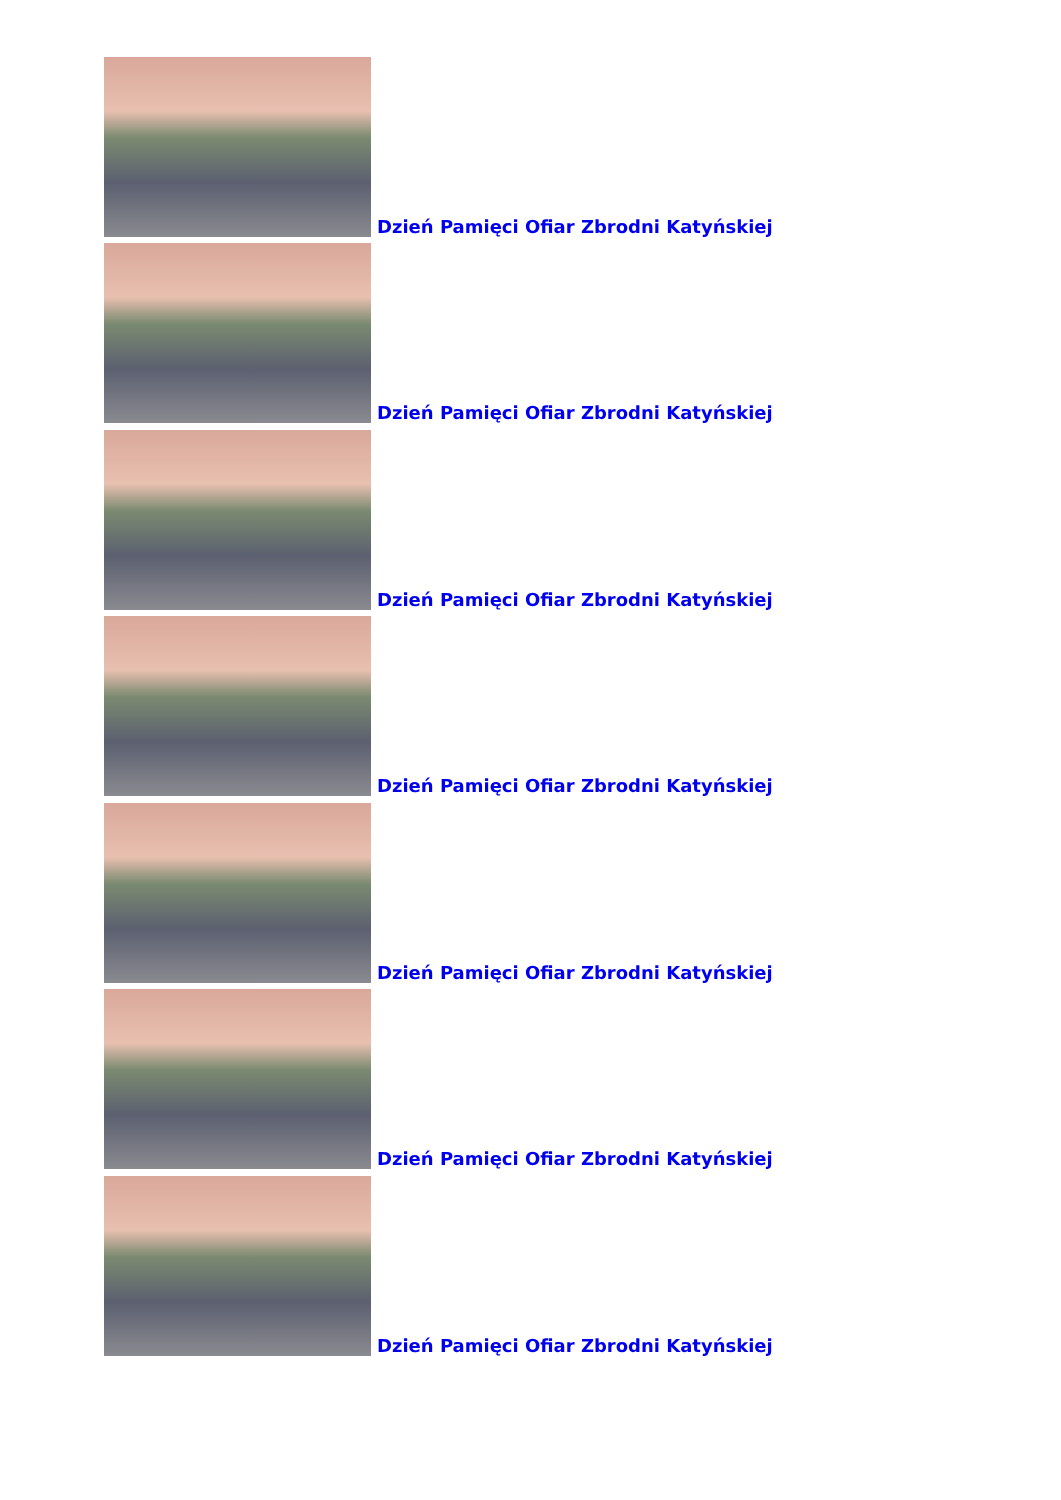Dzień Pamięci Ofiar Zbrodni Katyńskiej
Dzień Pamięci Ofiar Zbrodni Katyńskiej
Dzień Pamięci Ofiar Zbrodni Katyńskiej
Dzień Pamięci Ofiar Zbrodni Katyńskiej
Dzień Pamięci Ofiar Zbrodni Katyńskiej
Dzień Pamięci Ofiar Zbrodni Katyńskiej
Dzień Pamięci Ofiar Zbrodni Katyńskiej